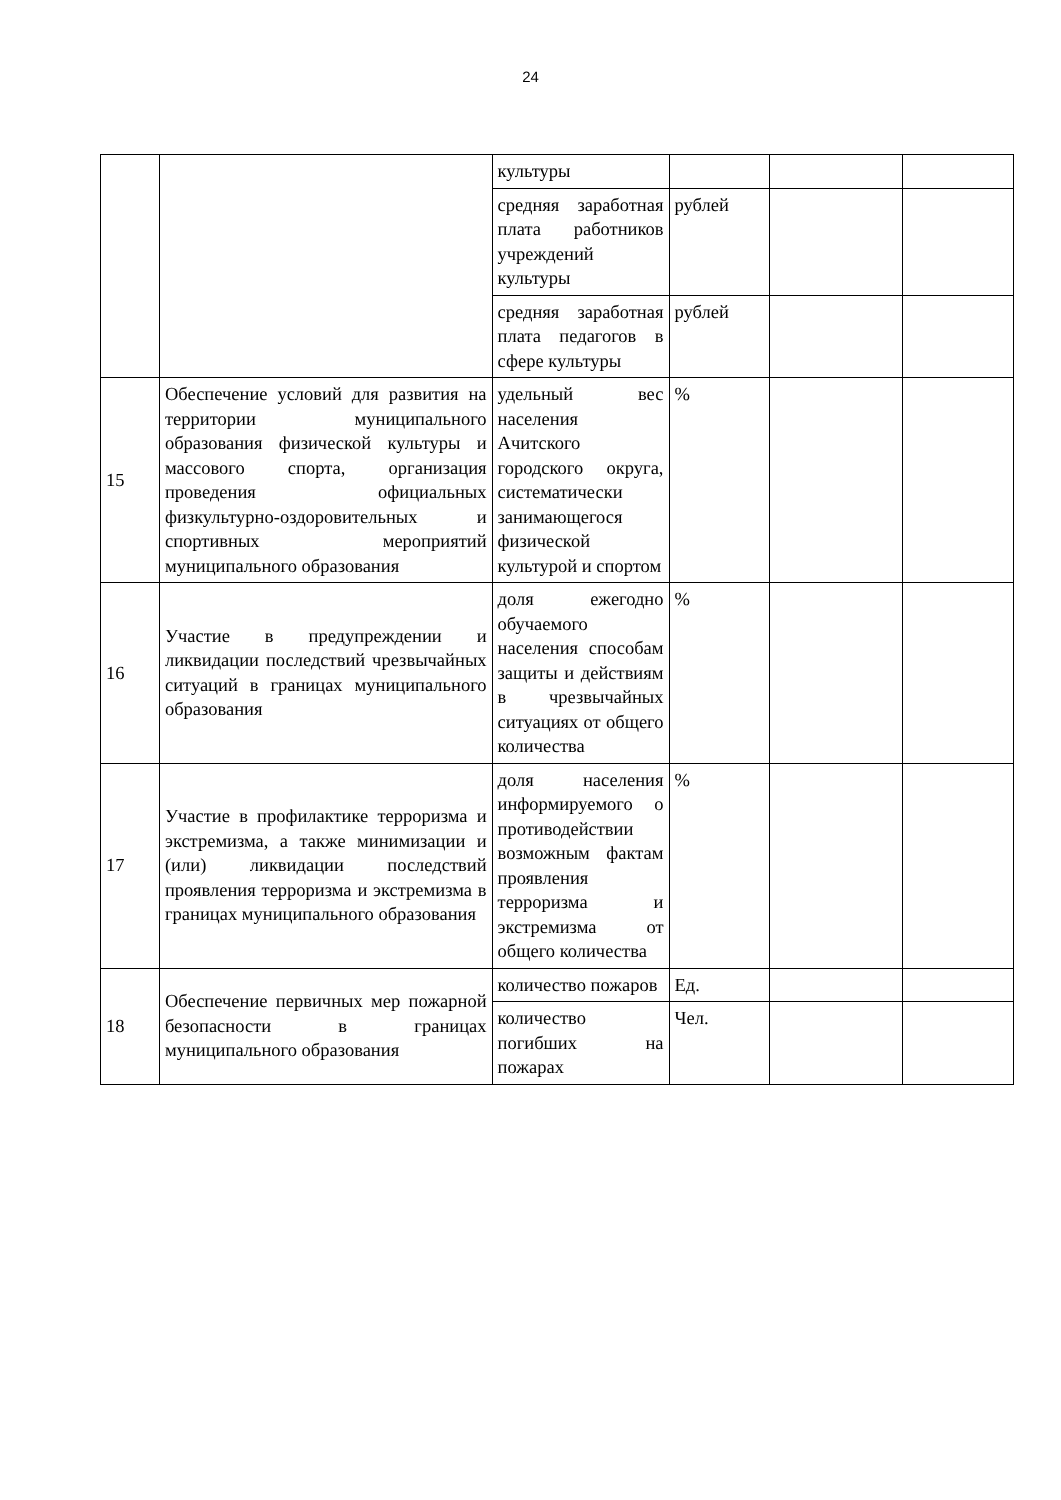24
| | | культуры | | | |
| | | средняя заработная плата работников учреждений культуры | рублей | | |
| | | средняя заработная плата педагогов в сфере культуры | рублей | | |
| 15 | Обеспечение условий для развития на территории муниципального образования физической культуры и массового спорта, организация проведения официальных физкультурно-оздоровительных и спортивных мероприятий муниципального образования | удельный вес населения Ачитского городского округа, систематически занимающегося физической культурой и спортом | % | | |
| 16 | Участие в предупреждении и ликвидации последствий чрезвычайных ситуаций в границах муниципального образования | доля ежегодно обучаемого населения способам защиты и действиям в чрезвычайных ситуациях от общего количества | % | | |
| 17 | Участие в профилактике терроризма и экстремизма, а также минимизации и (или) ликвидации последствий проявления терроризма и экстремизма в границах муниципального образования | доля населения информируемого о противодействии возможным фактам проявления терроризма и экстремизма от общего количества | % | | |
| 18 | Обеспечение первичных мер пожарной безопасности в границах муниципального образования | количество пожаров | Ед. | | |
| | | количество погибших на пожарах | Чел. | | |